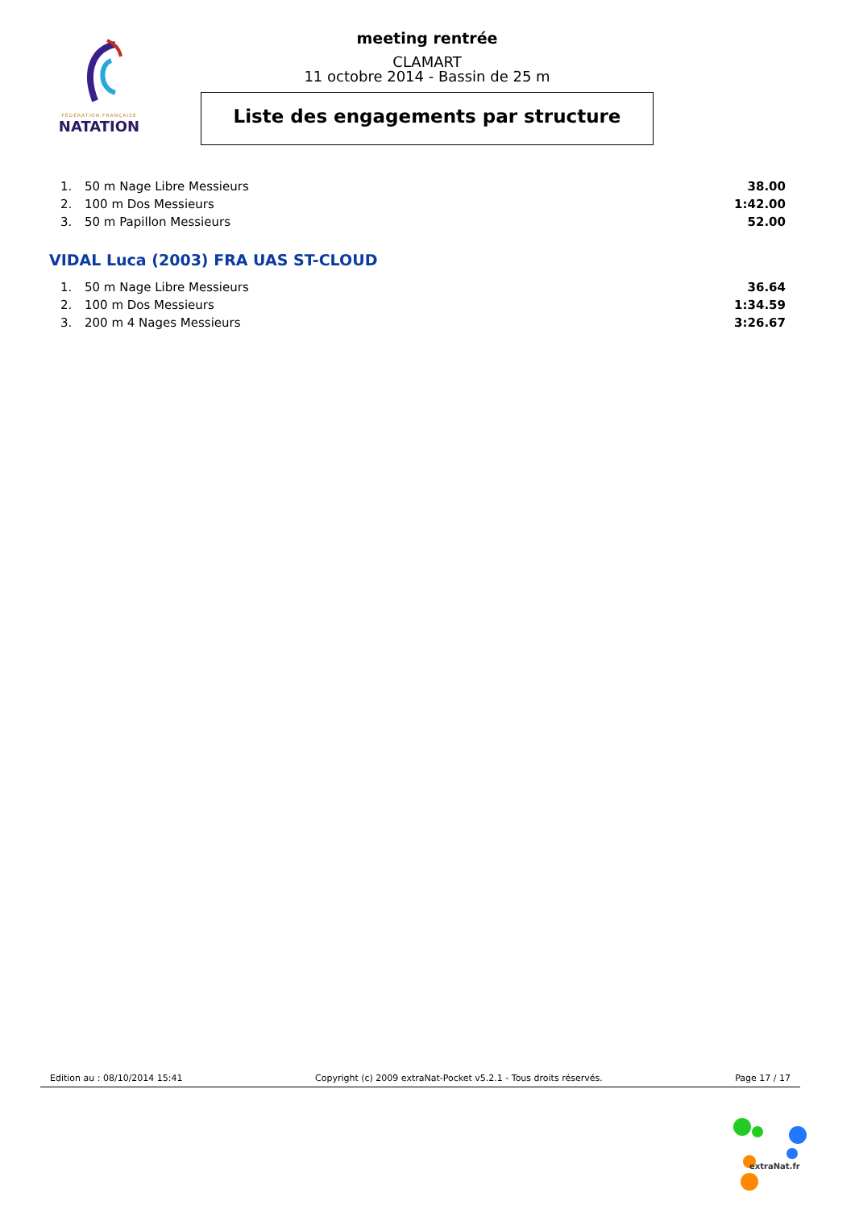FÉDÉRATION FRANÇAISE
NATATION
meeting rentrée
CLAMART
11 octobre 2014 - Bassin de 25 m
Liste des engagements par structure
| 1. | 50 m Nage Libre Messieurs | 38.00 |
| 2. | 100 m Dos Messieurs | 1:42.00 |
| 3. | 50 m Papillon Messieurs | 52.00 |
VIDAL Luca (2003) FRA UAS ST-CLOUD
| 1. | 50 m Nage Libre Messieurs | 36.64 |
| 2. | 100 m Dos Messieurs | 1:34.59 |
| 3. | 200 m 4 Nages Messieurs | 3:26.67 |
Edition au : 08/10/2014 15:41 Copyright (c) 2009 extraNat-Pocket v5.2.1 - Tous droits réservés. Page 17 / 17
extraNat.fr